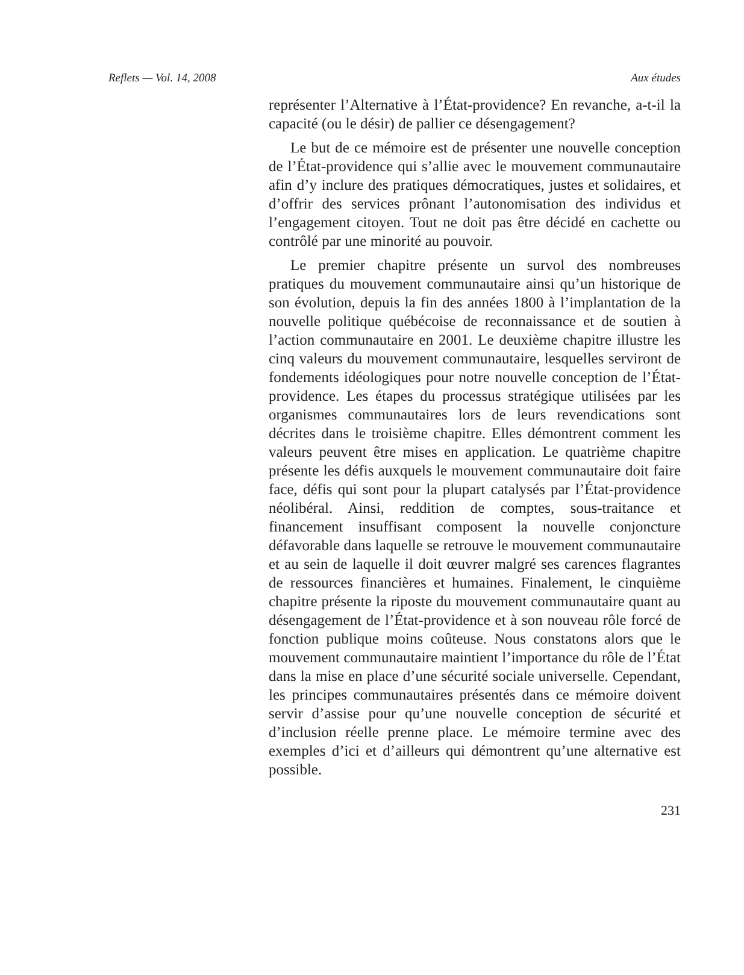Reflets — Vol. 14, 2008 Aux études
représenter l’Alternative à l’État-providence? En revanche, a-t-il la capacité (ou le désir) de pallier ce désengagement?
Le but de ce mémoire est de présenter une nouvelle conception de l’État-providence qui s’allie avec le mouvement communautaire afin d’y inclure des pratiques démocratiques, justes et solidaires, et d’offrir des services prônant l’autonomisation des individus et l’engagement citoyen. Tout ne doit pas être décidé en cachette ou contrôlé par une minorité au pouvoir.
Le premier chapitre présente un survol des nombreuses pratiques du mouvement communautaire ainsi qu’un historique de son évolution, depuis la fin des années 1800 à l’implantation de la nouvelle politique québécoise de reconnaissance et de soutien à l’action communautaire en 2001. Le deuxième chapitre illustre les cinq valeurs du mouvement communautaire, lesquelles serviront de fondements idéologiques pour notre nouvelle conception de l’État-providence. Les étapes du processus stratégique utilisées par les organismes communautaires lors de leurs revendications sont décrites dans le troisième chapitre. Elles démontrent comment les valeurs peuvent être mises en application. Le quatrième chapitre présente les défis auxquels le mouvement communautaire doit faire face, défis qui sont pour la plupart catalysés par l’État-providence néolibéral. Ainsi, reddition de comptes, sous-traitance et financement insuffisant composent la nouvelle conjoncture défavorable dans laquelle se retrouve le mouvement communautaire et au sein de laquelle il doit œuvrer malgré ses carences flagrantes de ressources financières et humaines. Finalement, le cinquième chapitre présente la riposte du mouvement communautaire quant au désengagement de l’État-providence et à son nouveau rôle forcé de fonction publique moins coûteuse. Nous constatons alors que le mouvement communautaire maintient l’importance du rôle de l’État dans la mise en place d’une sécurité sociale universelle. Cependant, les principes communautaires présentés dans ce mémoire doivent servir d’assise pour qu’une nouvelle conception de sécurité et d’inclusion réelle prenne place. Le mémoire termine avec des exemples d’ici et d’ailleurs qui démontrent qu’une alternative est possible.
231